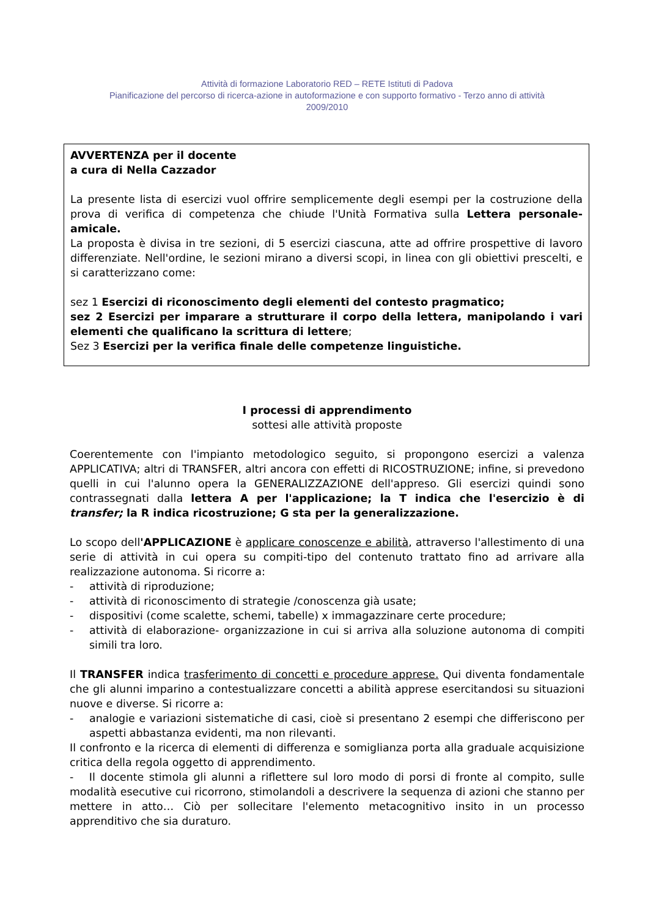Attività di formazione Laboratorio RED – RETE Istituti di Padova
Pianificazione del percorso di ricerca-azione in autoformazione e con supporto formativo - Terzo anno di attività
2009/2010
AVVERTENZA per il docente
a cura di Nella Cazzador
La presente lista di esercizi vuol offrire semplicemente degli esempi per la costruzione della prova di verifica di competenza che chiude l'Unità Formativa sulla Lettera personale-amicale.
La proposta è divisa in tre sezioni, di 5 esercizi ciascuna, atte ad offrire prospettive di lavoro differenziate. Nell'ordine, le sezioni mirano a diversi scopi, in linea con gli obiettivi prescelti, e si caratterizzano come:
sez 1 Esercizi di riconoscimento degli elementi del contesto pragmatico;
sez 2 Esercizi per imparare a strutturare il corpo della lettera, manipolando i vari elementi che qualificano la scrittura di lettere;
Sez 3 Esercizi per la verifica finale delle competenze linguistiche.
I processi di apprendimento
sottesi alle attività proposte
Coerentemente con l'impianto metodologico seguito, si propongono esercizi a valenza APPLICATIVA; altri di TRANSFER, altri ancora con effetti di RICOSTRUZIONE; infine, si prevedono quelli in cui l'alunno opera la GENERALIZZAZIONE dell'appreso. Gli esercizi quindi sono contrassegnati dalla lettera A per l'applicazione; la T indica che l'esercizio è di transfer; la R indica ricostruzione; G sta per la generalizzazione.
Lo scopo dell'APPLICAZIONE è applicare conoscenze e abilità, attraverso l'allestimento di una serie di attività in cui opera su compiti-tipo del contenuto trattato fino ad arrivare alla realizzazione autonoma. Si ricorre a:
- attività di riproduzione;
- attività di riconoscimento di strategie /conoscenza già usate;
- dispositivi (come scalette, schemi, tabelle) x immagazzinare certe procedure;
- attività di elaborazione- organizzazione in cui si arriva alla soluzione autonoma di compiti simili tra loro.
Il TRANSFER indica trasferimento di concetti e procedure apprese. Qui diventa fondamentale che gli alunni imparino a contestualizzare concetti a abilità apprese esercitandosi su situazioni nuove e diverse. Si ricorre a:
- analogie e variazioni sistematiche di casi, cioè si presentano 2 esempi che differiscono per aspetti abbastanza evidenti, ma non rilevanti.
Il confronto e la ricerca di elementi di differenza e somiglianza porta alla graduale acquisizione critica della regola oggetto di apprendimento.
- Il docente stimola gli alunni a riflettere sul loro modo di porsi di fronte al compito, sulle modalità esecutive cui ricorrono, stimolandoli a descrivere la sequenza di azioni che stanno per mettere in atto… Ciò per sollecitare l'elemento metacognitivo insito in un processo apprenditivo che sia duraturo.